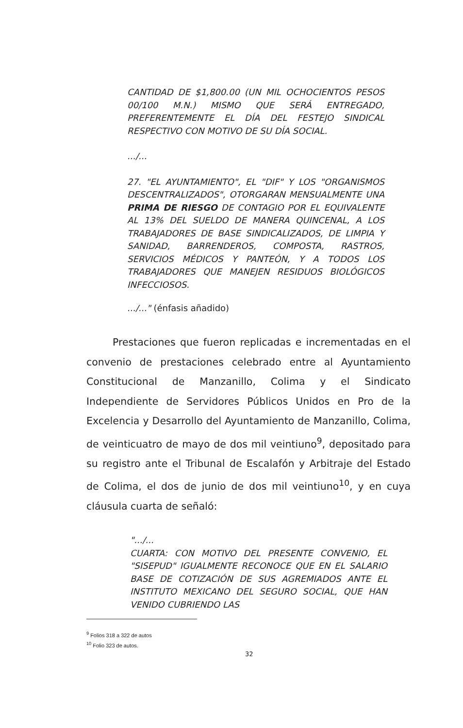CANTIDAD DE $1,800.00 (UN MIL OCHOCIENTOS PESOS 00/100 M.N.) MISMO QUE SERÁ ENTREGADO, PREFERENTEMENTE EL DÍA DEL FESTEJO SINDICAL RESPECTIVO CON MOTIVO DE SU DÍA SOCIAL.
.../...
27. "EL AYUNTAMIENTO", EL "DIF" Y LOS "ORGANISMOS DESCENTRALIZADOS", OTORGARAN MENSUALMENTE UNA PRIMA DE RIESGO DE CONTAGIO POR EL EQUIVALENTE AL 13% DEL SUELDO DE MANERA QUINCENAL, A LOS TRABAJADORES DE BASE SINDICALIZADOS, DE LIMPIA Y SANIDAD, BARRENDEROS, COMPOSTA, RASTROS, SERVICIOS MÉDICOS Y PANTEÓN, Y A TODOS LOS TRABAJADORES QUE MANEJEN RESIDUOS BIOLÓGICOS INFECCIOSOS.
.../..." (énfasis añadido)
Prestaciones que fueron replicadas e incrementadas en el convenio de prestaciones celebrado entre al Ayuntamiento Constitucional de Manzanillo, Colima y el Sindicato Independiente de Servidores Públicos Unidos en Pro de la Excelencia y Desarrollo del Ayuntamiento de Manzanillo, Colima, de veinticuatro de mayo de dos mil veintiuno<sup>9</sup>, depositado para su registro ante el Tribunal de Escalafón y Arbitraje del Estado de Colima, el dos de junio de dos mil veintiuno<sup>10</sup>, y en cuya cláusula cuarta de señaló:
".../...
CUARTA: CON MOTIVO DEL PRESENTE CONVENIO, EL "SISEPUD" IGUALMENTE RECONOCE QUE EN EL SALARIO BASE DE COTIZACIÓN DE SUS AGREMIADOS ANTE EL INSTITUTO MEXICANO DEL SEGURO SOCIAL, QUE HAN VENIDO CUBRIENDO LAS
<sup>9</sup> Folios 318 a 322 de autos
<sup>10</sup> Folio 323 de autos.
32